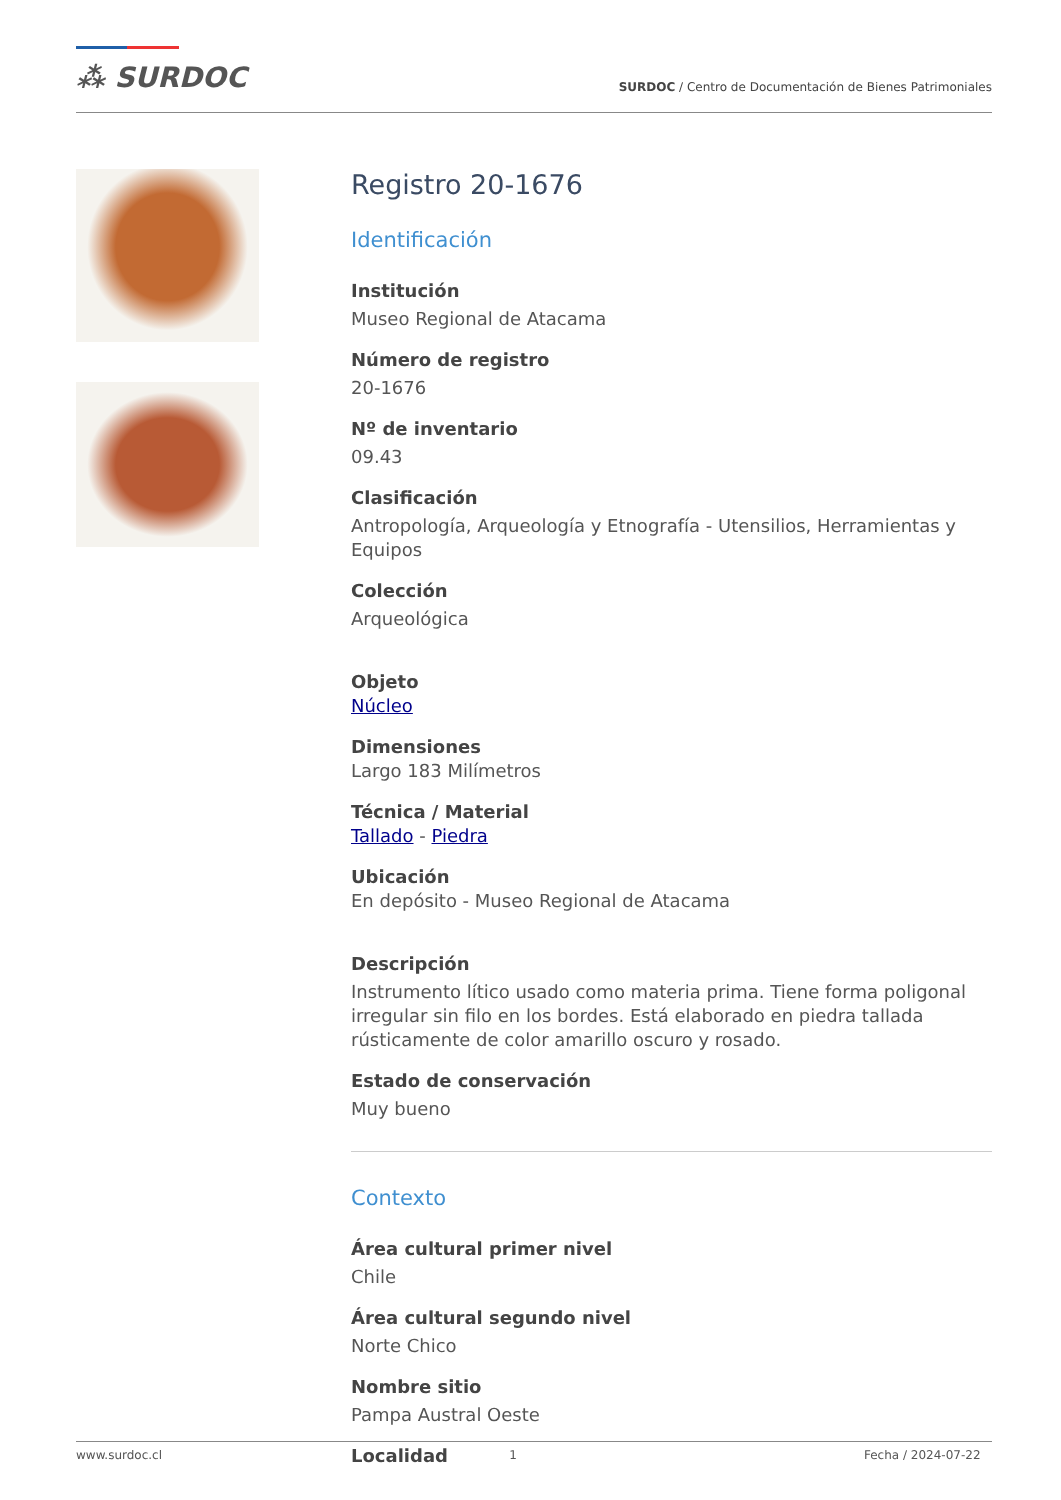⁂ SURDOC
SURDOC / Centro de Documentación de Bienes Patrimoniales
Registro 20-1676
Identificación
Institución
Museo Regional de Atacama
Número de registro
20-1676
Nº de inventario
09.43
Clasificación
Antropología, Arqueología y Etnografía - Utensilios, Herramientas y Equipos
Colección
Arqueológica
Objeto
Núcleo
Dimensiones
Largo 183 Milímetros
Técnica / Material
Tallado - Piedra
Ubicación
En depósito - Museo Regional de Atacama
Descripción
Instrumento lítico usado como materia prima. Tiene forma poligonal irregular sin filo en los bordes. Está elaborado en piedra tallada rústicamente de color amarillo oscuro y rosado.
Estado de conservación
Muy bueno
Contexto
Área cultural primer nivel
Chile
Área cultural segundo nivel
Norte Chico
Nombre sitio
Pampa Austral Oeste
Localidad
www.surdoc.cl 1 Fecha / 2024-07-22